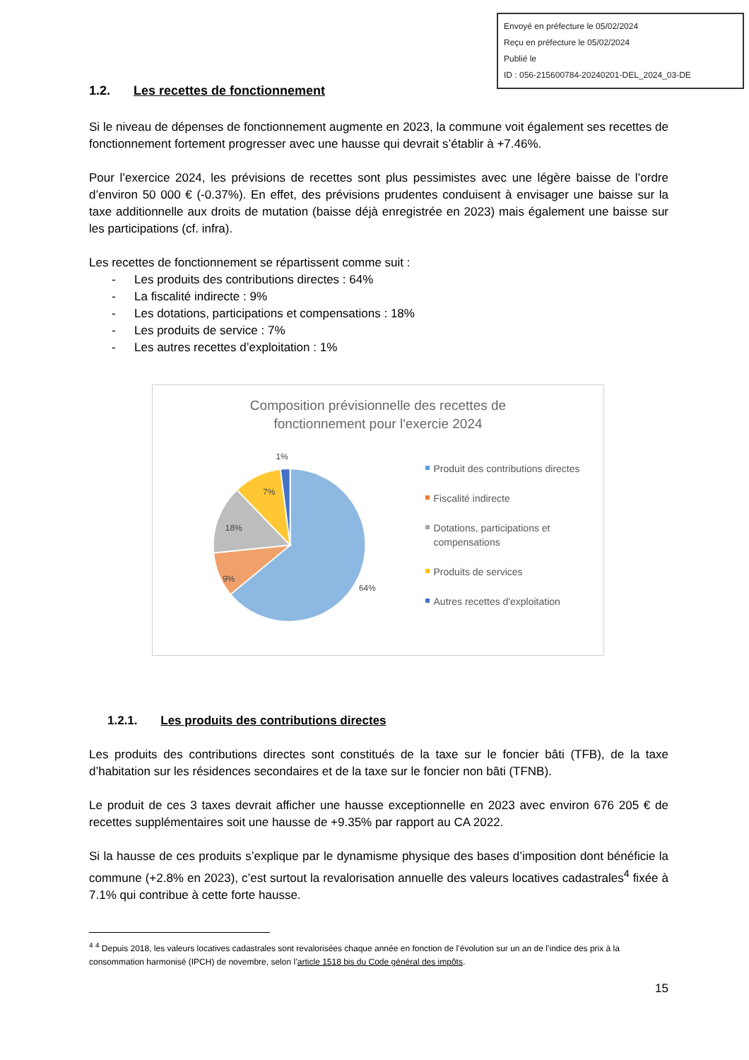Envoyé en préfecture le 05/02/2024
Reçu en préfecture le 05/02/2024
Publié le
ID : 056-215600784-20240201-DEL_2024_03-DE
1.2. Les recettes de fonctionnement
Si le niveau de dépenses de fonctionnement augmente en 2023, la commune voit également ses recettes de fonctionnement fortement progresser avec une hausse qui devrait s’établir à +7.46%.
Pour l’exercice 2024, les prévisions de recettes sont plus pessimistes avec une légère baisse de l’ordre d’environ 50 000 € (-0.37%). En effet, des prévisions prudentes conduisent à envisager une baisse sur la taxe additionnelle aux droits de mutation (baisse déjà enregistrée en 2023) mais également une baisse sur les participations (cf. infra).
Les recettes de fonctionnement se répartissent comme suit :
- Les produits des contributions directes : 64%
- La fiscalité indirecte : 9%
- Les dotations, participations et compensations : 18%
- Les produits de service : 7%
- Les autres recettes d’exploitation : 1%
Composition prévisionnelle des recettes de
fonctionnement pour l'exercie 2024
64%
9%
18%
7%
1%
Produit des contributions directes
Fiscalité indirecte
Dotations, participations et compensations
Produits de services
Autres recettes d'exploitation
1.2.1. Les produits des contributions directes
Les produits des contributions directes sont constitués de la taxe sur le foncier bâti (TFB), de la taxe d’habitation sur les résidences secondaires et de la taxe sur le foncier non bâti (TFNB).
Le produit de ces 3 taxes devrait afficher une hausse exceptionnelle en 2023 avec environ 676 205 € de recettes supplémentaires soit une hausse de +9.35% par rapport au CA 2022.
Si la hausse de ces produits s’explique par le dynamisme physique des bases d’imposition dont bénéficie la commune (+2.8% en 2023), c’est surtout la revalorisation annuelle des valeurs locatives cadastrales<sup>4</sup> fixée à 7.1% qui contribue à cette forte hausse.
<sup>4</sup> <sup>4</sup> Depuis 2018, les valeurs locatives cadastrales sont revalorisées chaque année en fonction de l’évolution sur un an de l’indice des prix à la consommation harmonisé (IPCH) de novembre, selon l’article 1518 bis du Code général des impôts.
15